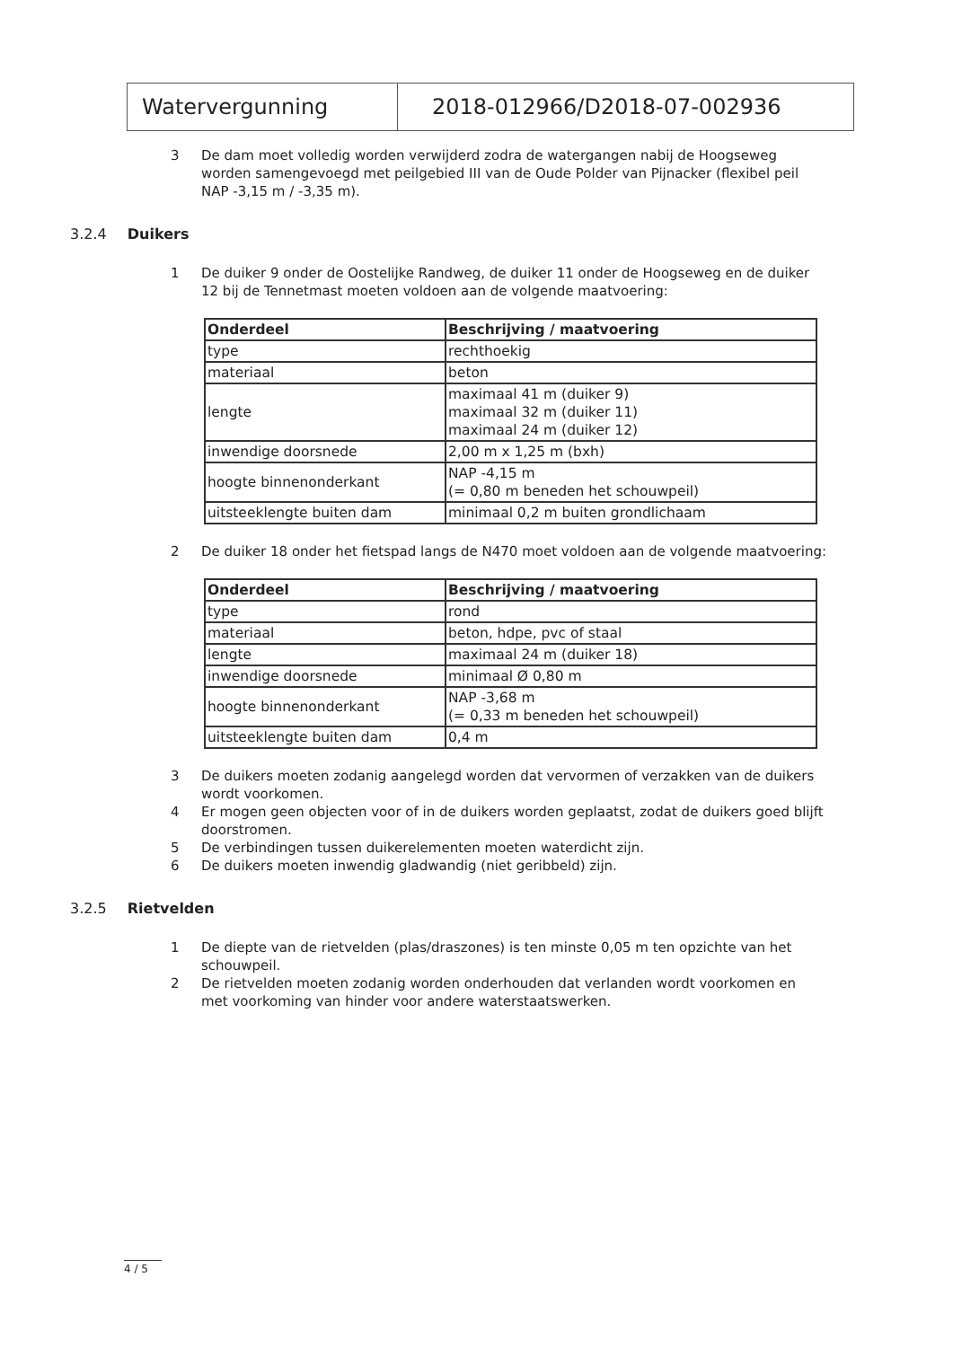Watervergunning 2018-012966/D2018-07-002936
3 De dam moet volledig worden verwijderd zodra de watergangen nabij de Hoogseweg worden samengevoegd met peilgebied III van de Oude Polder van Pijnacker (flexibel peil NAP -3,15 m / -3,35 m).
3.2.4 Duikers
1 De duiker 9 onder de Oostelijke Randweg, de duiker 11 onder de Hoogseweg en de duiker 12 bij de Tennetmast moeten voldoen aan de volgende maatvoering:
| Onderdeel | Beschrijving / maatvoering |
| --- | --- |
| type | rechthoekig |
| materiaal | beton |
| lengte | maximaal 41 m (duiker 9) maximaal 32 m (duiker 11) maximaal 24 m (duiker 12) |
| inwendige doorsnede | 2,00 m x 1,25 m (bxh) |
| hoogte binnenonderkant | NAP -4,15 m (= 0,80 m beneden het schouwpeil) |
| uitsteeklengte buiten dam | minimaal 0,2 m buiten grondlichaam |
2 De duiker 18 onder het fietspad langs de N470 moet voldoen aan de volgende maatvoering:
| Onderdeel | Beschrijving / maatvoering |
| --- | --- |
| type | rond |
| materiaal | beton, hdpe, pvc of staal |
| lengte | maximaal 24 m (duiker 18) |
| inwendige doorsnede | minimaal Ø 0,80 m |
| hoogte binnenonderkant | NAP -3,68 m (= 0,33 m beneden het schouwpeil) |
| uitsteeklengte buiten dam | 0,4 m |
3 De duikers moeten zodanig aangelegd worden dat vervormen of verzakken van de duikers wordt voorkomen.
4 Er mogen geen objecten voor of in de duikers worden geplaatst, zodat de duikers goed blijft doorstromen.
5 De verbindingen tussen duikerelementen moeten waterdicht zijn.
6 De duikers moeten inwendig gladwandig (niet geribbeld) zijn.
3.2.5 Rietvelden
1 De diepte van de rietvelden (plas/draszones) is ten minste 0,05 m ten opzichte van het schouwpeil.
2 De rietvelden moeten zodanig worden onderhouden dat verlanden wordt voorkomen en met voorkoming van hinder voor andere waterstaatswerken.
4 / 5